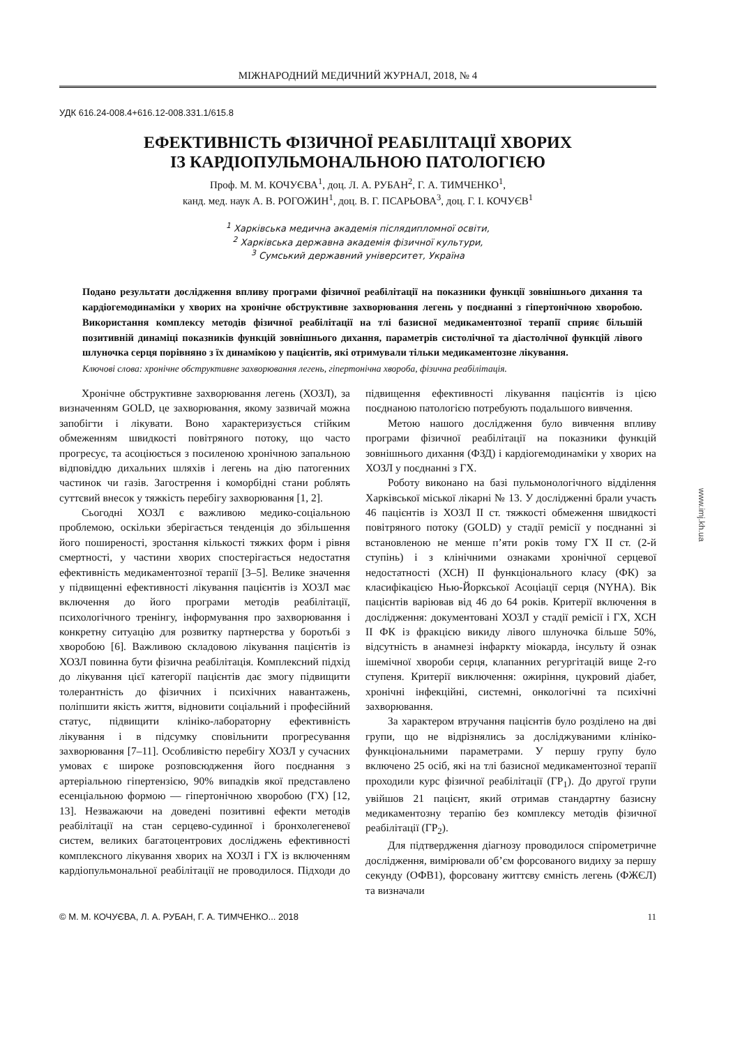МІЖНАРОДНИЙ МЕДИЧНИЙ ЖУРНАЛ, 2018, № 4
УДК 616.24-008.4+616.12-008.331.1/615.8
ЕФЕКТИВНІСТЬ ФІЗИЧНОЇ РЕАБІЛІТАЦІЇ ХВОРИХ
ІЗ КАРДІОПУЛЬМОНАЛЬНОЮ ПАТОЛОГІЄЮ
Проф. М. М. КОЧУЄВА<sup>1</sup>, доц. Л. А. РУБАН<sup>2</sup>, Г. А. ТИМЧЕНКО<sup>1</sup>,
канд. мед. наук А. В. РОГОЖИН<sup>1</sup>, доц. В. Г. ПСАРЬОВА<sup>3</sup>, доц. Г. І. КОЧУЄВ<sup>1</sup>
<sup>1</sup> Харківська медична академія післядипломної освіти,
<sup>2</sup> Харківська державна академія фізичної культури,
<sup>3</sup> Сумський державний університет, Україна
Подано результати дослідження впливу програми фізичної реабілітації на показники функції зовнішнього дихання та кардіогемодинаміки у хворих на хронічне обструктивне захворювання легень у поєднанні з гіпертонічною хворобою. Використання комплексу методів фізичної реабілітації на тлі базисної медикаментозної терапії сприяє більшій позитивній динаміці показників функцій зовнішнього дихання, параметрів систолічної та діастолічної функцій лівого шлуночка серця порівняно з їх динамікою у пацієнтів, які отримували тільки медикаментозне лікування.
Ключові слова: хронічне обструктивне захворювання легень, гіпертонічна хвороба, фізична реабілітація.
Хронічне обструктивне захворювання легень (ХОЗЛ), за визначенням GOLD, це захворювання, якому зазвичай можна запобігти і лікувати. Воно характеризується стійким обмеженням швидкості повітряного потоку, що часто прогресує, та асоціюється з посиленою хронічною запальною відповіддю дихальних шляхів і легень на дію патогенних частинок чи газів. Загострення і коморбідні стани роблять суттєвий внесок у тяжкість перебігу захворювання [1, 2].
Сьогодні ХОЗЛ є важливою медико-соціальною проблемою, оскільки зберігається тенденція до збільшення його поширеності, зростання кількості тяжких форм і рівня смертності, у частини хворих спостерігається недостатня ефективність медикаментозної терапії [3–5]. Велике значення у підвищенні ефективності лікування пацієнтів із ХОЗЛ має включення до його програми методів реабілітації, психологічного тренінгу, інформування про захворювання і конкретну ситуацію для розвитку партнерства у боротьбі з хворобою [6]. Важливою складовою лікування пацієнтів із ХОЗЛ повинна бути фізична реабілітація. Комплексний підхід до лікування цієї категорії пацієнтів дає змогу підвищити толерантність до фізичних і психічних навантажень, поліпшити якість життя, відновити соціальний і професійний статус, підвищити клініко-лабораторну ефективність лікування і в підсумку сповільнити прогресування захворювання [7–11]. Особливістю перебігу ХОЗЛ у сучасних умовах є широке розповсюдження його поєднання з артеріальною гіпертензією, 90% випадків якої представлено есенціальною формою — гіпертонічною хворобою (ГХ) [12, 13]. Незважаючи на доведені позитивні ефекти методів реабілітації на стан серцево-судинної і бронхолегеневої систем, великих багатоцентрових досліджень ефективності комплексного лікування хворих на ХОЗЛ і ГХ із включенням кардіопульмональної реабілітації не проводилося. Підходи до підвищення ефективності лікування пацієнтів із цією поєднаною патологією потребують подальшого вивчення.
Метою нашого дослідження було вивчення впливу програми фізичної реабілітації на показники функцій зовнішнього дихання (ФЗД) і кардіогемодинаміки у хворих на ХОЗЛ у поєднанні з ГХ.
Роботу виконано на базі пульмонологічного відділення Харківської міської лікарні № 13. У дослідженні брали участь 46 пацієнтів із ХОЗЛ II ст. тяжкості обмеження швидкості повітряного потоку (GOLD) у стадії ремісії у поєднанні зі встановленою не менше п’яти років тому ГХ II ст. (2-й ступінь) і з клінічними ознаками хронічної серцевої недостатності (ХСН) II функціонального класу (ФК) за класифікацією Нью-Йоркської Асоціації серця (NYHA). Вік пацієнтів варіював від 46 до 64 років. Критерії включення в дослідження: документовані ХОЗЛ у стадії ремісії і ГХ, ХСН II ФК із фракцією викиду лівого шлуночка більше 50%, відсутність в анамнезі інфаркту міокарда, інсульту й ознак ішемічної хвороби серця, клапанних регургітацій вище 2-го ступеня. Критерії виключення: ожиріння, цукровий діабет, хронічні інфекційні, системні, онкологічні та психічні захворювання.
За характером втручання пацієнтів було розділено на дві групи, що не відрізнялись за досліджуваними клініко-функціональними параметрами. У першу групу було включено 25 осіб, які на тлі базисної медикаментозної терапії проходили курс фізичної реабілітації (ГР<sub>1</sub>). До другої групи увійшов 21 пацієнт, який отримав стандартну базисну медикаментозну терапію без комплексу методів фізичної реабілітації (ГР<sub>2</sub>).
Для підтвердження діагнозу проводилося спірометричне дослідження, вимірювали об’єм форсованого видиху за першу секунду (ОФВ1), форсовану життєву ємність легень (ФЖЄЛ) та визначали
© М. М. КОЧУЄВА, Л. А. РУБАН, Г. А. ТИМЧЕНКО... 2018 11
www.imj.kh.ua